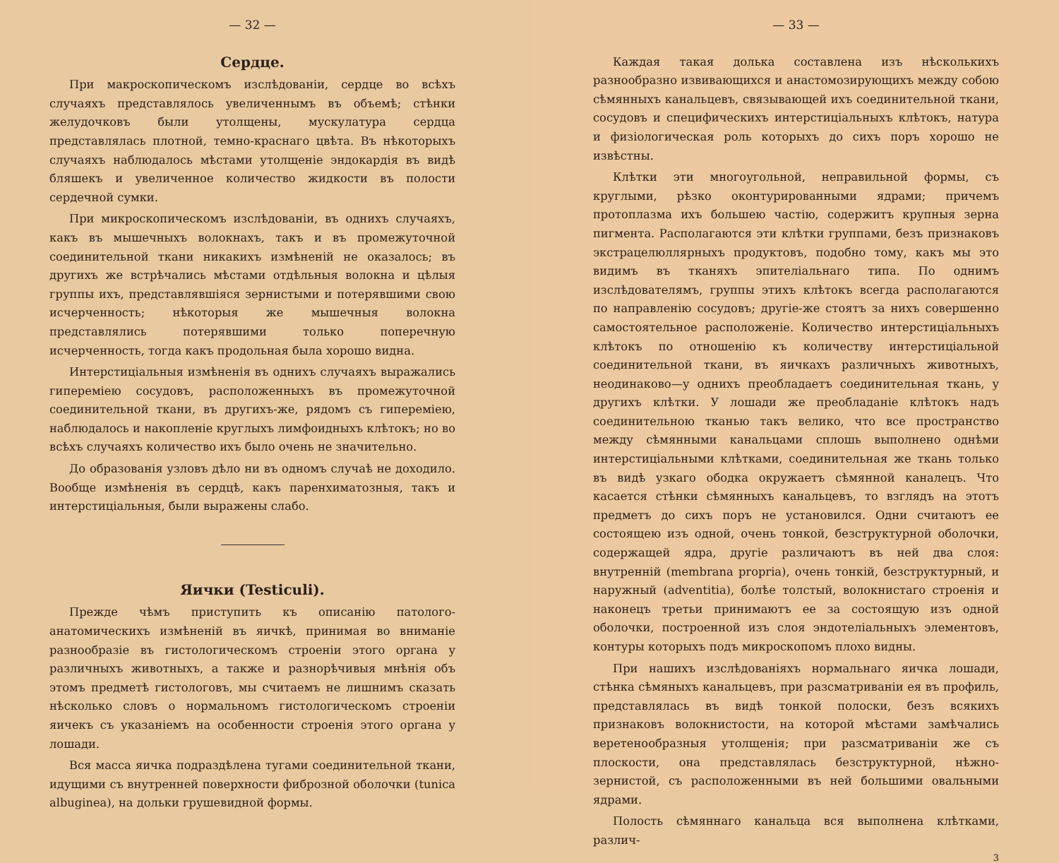— 32 —
Сердце.
При макроскопическомъ изслѣдованiи, сердце во всѣхъ случаяхъ представлялось увеличеннымъ въ объемѣ; стѣнки желудочковъ были утолщены, мускулатура сердца представлялась плотной, темно-краснаго цвѣта. Въ нѣкоторыхъ случаяхъ наблюдалось мѣстами утолщенiе эндокардiя въ видѣ бляшекъ и увеличенное количество жидкости въ полости сердечной сумки.
При микроскопическомъ изслѣдованiи, въ однихъ случаяхъ, какъ въ мышечныхъ волокнахъ, такъ и въ промежуточной соединительной ткани никакихъ измѣненiй не оказалось; въ другихъ же встрѣчались мѣстами отдѣльныя волокна и цѣлыя группы ихъ, представлявшiяся зернистыми и потерявшими свою исчерченность; нѣкоторыя же мышечныя волокна представлялись потерявшими только поперечную исчерченность, тогда какъ продольная была хорошо видна.
Интерстицiальныя измѣненiя въ однихъ случаяхъ выражались гиперемiею сосудовъ, расположенныхъ въ промежуточной соединительной ткани, въ другихъ-же, рядомъ съ гиперемiею, наблюдалось и накопленiе круглыхъ лимфоидныхъ клѣтокъ; но во всѣхъ случаяхъ количество ихъ было очень не значительно.
До образованiя узловъ дѣло ни въ одномъ случаѣ не доходило. Вообще измѣненiя въ сердцѣ, какъ паренхиматозныя, такъ и интерстицiальныя, были выражены слабо.
Яички (Testiculi).
Прежде чѣмъ приступить къ описанiю патолого-анатомическихъ измѣненiй въ яичкѣ, принимая во вниманiе разнообразiе въ гистологическомъ строенiи этого органа у различныхъ животныхъ, а также и разнорѣчивыя мнѣнiя объ этомъ предметѣ гистологовъ, мы считаемъ не лишнимъ сказать нѣсколько словъ о нормальномъ гистологическомъ строенiи яичекъ съ указанiемъ на особенности строенiя этого органа у лошади.
Вся масса яичка подраздѣлена тугами соединительной ткани, идущими съ внутренней поверхности фиброзной оболочки (tunica albuginea), на дольки грушевидной формы.
— 33 —
Каждая такая долька составлена изъ нѣсколькихъ разнообразно извивающихся и анастомозирующихъ между собою сѣмянныхъ канальцевъ, связывающей ихъ соединительной ткани, сосудовъ и специфическихъ интерстицiальныхъ клѣтокъ, натура и физiологическая роль которыхъ до сихъ поръ хорошо не извѣстны.
Клѣтки эти многоугольной, неправильной формы, съ круглыми, рѣзко оконтурированными ядрами; причемъ протоплазма ихъ большею частiю, содержитъ крупныя зерна пигмента. Располагаются эти клѣтки группами, безъ признаковъ экстрацелюллярныхъ продуктовъ, подобно тому, какъ мы это видимъ въ тканяхъ эпителiальнаго типа. По однимъ изслѣдователямъ, группы этихъ клѣтокъ всегда располагаются по направленiю сосудовъ; другiе-же стоятъ за нихъ совершенно самостоятельное расположенiе. Количество интерстицiальныхъ клѣтокъ по отношенiю къ количеству интерстицiальной соединительной ткани, въ яичкахъ различныхъ животныхъ, неодинаково—у однихъ преобладаетъ соединительная ткань, у другихъ клѣтки. У лошади же преобладанiе клѣтокъ надъ соединительною тканью такъ велико, что все пространство между сѣмянными канальцами сплошь выполнено однѣми интерстицiальными клѣтками, соединительная же ткань только въ видѣ узкаго ободка окружаетъ сѣмянной каналецъ. Что касается стѣнки сѣмянныхъ канальцевъ, то взглядъ на этотъ предметъ до сихъ поръ не установился. Одни считаютъ ее состоящею изъ одной, очень тонкой, безструктурной оболочки, содержащей ядра, другiе различаютъ въ ней два слоя: внутреннiй (membrana propria), очень тонкiй, безструктурный, и наружный (adventitia), болѣе толстый, волокнистаго строенiя и наконецъ третьи принимаютъ ее за состоящую изъ одной оболочки, построенной изъ слоя эндотелiальныхъ элементовъ, контуры которыхъ подъ микроскопомъ плохо видны.
При нашихъ изслѣдованiяхъ нормальнаго яичка лошади, стѣнка сѣмяныхъ канальцевъ, при разсматриванiи ея въ профиль, представлялась въ видѣ тонкой полоски, безъ всякихъ признаковъ волокнистости, на которой мѣстами замѣчались веретенообразныя утолщенiя; при разсматриванiи же съ плоскости, она представлялась безструктурной, нѣжно-зернистой, съ расположенными въ ней большими овальными ядрами.
Полость сѣмяннаго канальца вся выполнена клѣтками, различ-
3